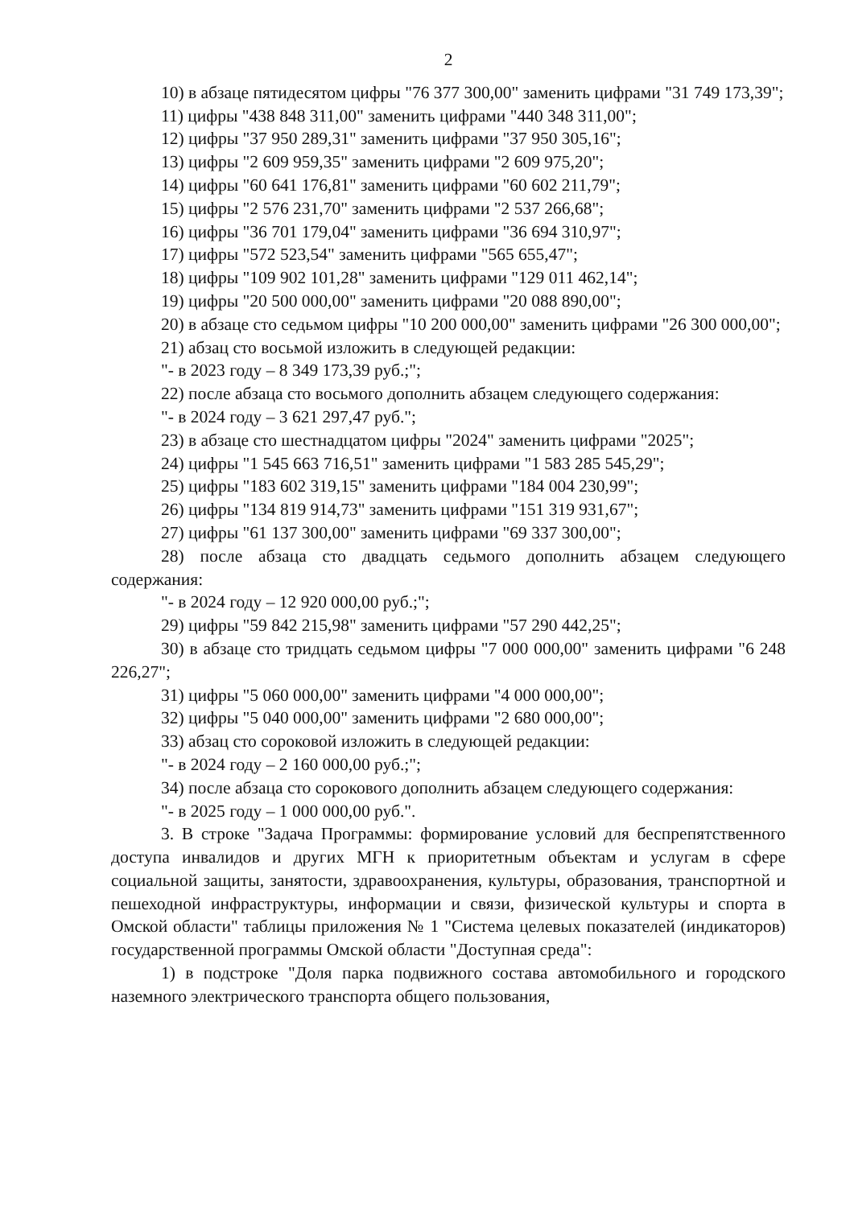2
10) в абзаце пятидесятом цифры "76 377 300,00" заменить цифрами "31 749 173,39";
11) цифры "438 848 311,00" заменить цифрами "440 348 311,00";
12) цифры "37 950 289,31" заменить цифрами "37 950 305,16";
13) цифры "2 609 959,35" заменить цифрами "2 609 975,20";
14) цифры "60 641 176,81" заменить цифрами "60 602 211,79";
15) цифры "2 576 231,70" заменить цифрами "2 537 266,68";
16) цифры "36 701 179,04" заменить цифрами "36 694 310,97";
17) цифры "572 523,54" заменить цифрами "565 655,47";
18) цифры "109 902 101,28" заменить цифрами "129 011 462,14";
19) цифры "20 500 000,00" заменить цифрами "20 088 890,00";
20) в абзаце сто седьмом цифры "10 200 000,00" заменить цифрами "26 300 000,00";
21) абзац сто восьмой изложить в следующей редакции:
"- в 2023 году – 8 349 173,39 руб.;";
22) после абзаца сто восьмого дополнить абзацем следующего содержания:
"- в 2024 году – 3 621 297,47 руб.";
23) в абзаце сто шестнадцатом цифры "2024" заменить цифрами "2025";
24) цифры "1 545 663 716,51" заменить цифрами "1 583 285 545,29";
25) цифры "183 602 319,15" заменить цифрами "184 004 230,99";
26) цифры "134 819 914,73" заменить цифрами "151 319 931,67";
27) цифры "61 137 300,00" заменить цифрами "69 337 300,00";
28) после абзаца сто двадцать седьмого дополнить абзацем следующего содержания:
"- в 2024 году – 12 920 000,00 руб.;";
29) цифры "59 842 215,98" заменить цифрами "57 290 442,25";
30) в абзаце сто тридцать седьмом цифры "7 000 000,00" заменить цифрами "6 248 226,27";
31) цифры "5 060 000,00" заменить цифрами "4 000 000,00";
32) цифры "5 040 000,00" заменить цифрами "2 680 000,00";
33) абзац сто сороковой изложить в следующей редакции:
"- в 2024 году – 2 160 000,00 руб.;";
34) после абзаца сто сорокового дополнить абзацем следующего содержания:
"- в 2025 году – 1 000 000,00 руб.".
3. В строке "Задача Программы: формирование условий для беспрепятственного доступа инвалидов и других МГН к приоритетным объектам и услугам в сфере социальной защиты, занятости, здравоохранения, культуры, образования, транспортной и пешеходной инфраструктуры, информации и связи, физической культуры и спорта в Омской области" таблицы приложения № 1 "Система целевых показателей (индикаторов) государственной программы Омской области "Доступная среда":
1) в подстроке "Доля парка подвижного состава автомобильного и городского наземного электрического транспорта общего пользования,